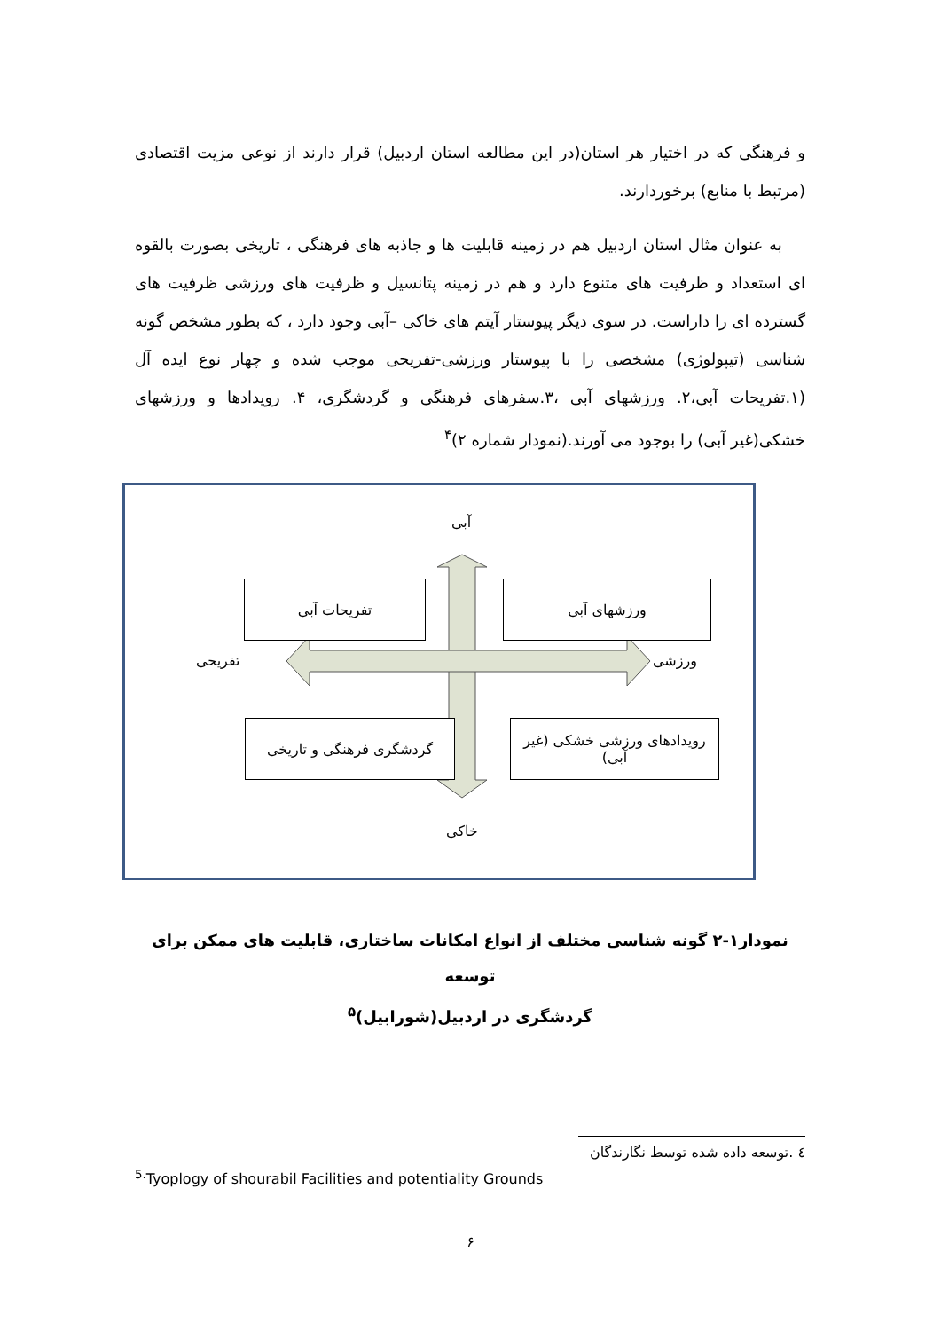و فرهنگی که در اختیار هر استان(در این مطالعه استان اردبیل) قرار دارند از نوعی مزیت اقتصادی (مرتبط با منابع) برخوردارند.
به عنوان مثال استان اردبیل هم در زمینه قابلیت ها و جاذبه های فرهنگی ، تاریخی بصورت بالقوه ای استعداد و ظرفیت های متنوع دارد و هم در زمینه پتانسیل و ظرفیت های ورزشی ظرفیت های گسترده ای را داراست. در سوی دیگر پیوستار آیتم های خاکی –آبی وجود دارد ، که بطور مشخص گونه شناسی (تیپولوژی) مشخصی را با پیوستار ورزشی-تفریحی موجب شده و چهار نوع ایده آل (۱.تفریحات آبی،۲. ورزشهای آبی ،۳.سفرهای فرهنگی و گردشگری، ۴. رویدادها و ورزشهای خشکی(غیر آبی) را بوجود می آورند.(نمودار شماره ۲)<sup>۴</sup>
آبی
خاکی
تفریحی ورزشی
تفریحات آبی ورزشهای آبی
گردشگری فرهنگی و تاریخی
رویدادهای ورزشی خشکی (غیر آبی)
نمودار۱-۲ گونه شناسی مختلف از انواع امکانات ساختاری، قابلیت های ممکن برای توسعه
گردشگری در اردبیل(شورابیل)<sup>۵</sup>
٤ .توسعه داده شده توسط نگارندگان
<sup>5.</sup> Tyoplogy of shourabil Facilities and potentiality Grounds
۶